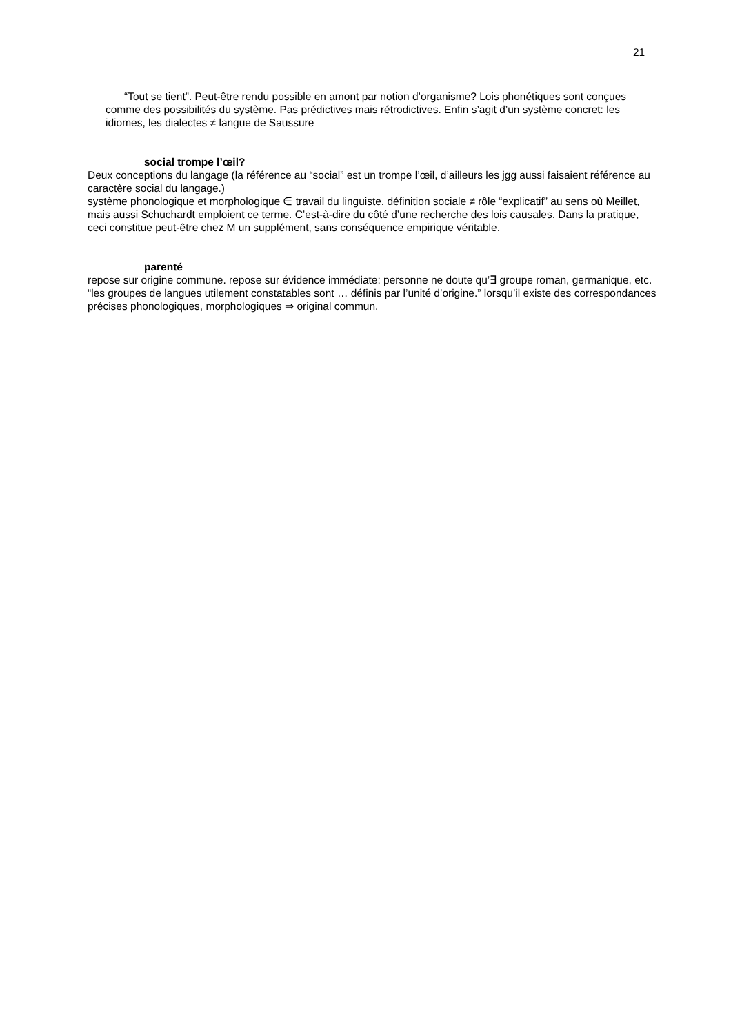21
“Tout se tient”. Peut-être rendu possible en amont par notion d’organisme? Lois phonétiques sont conçues comme des possibilités du système. Pas prédictives mais rétrodictives. Enfin s’agit d’un système concret: les idiomes, les dialectes ≠ langue de Saussure
social trompe l’œil?
Deux conceptions du langage (la référence au “social” est un trompe l’œil, d’ailleurs les jgg aussi faisaient référence au caractère social du langage.)
système phonologique et morphologique ∈ travail du linguiste. définition sociale ≠ rôle “explicatif” au sens où Meillet, mais aussi Schuchardt emploient ce terme. C’est-à-dire du côté d’une recherche des lois causales. Dans la pratique, ceci constitue peut-être chez M un supplément, sans conséquence empirique véritable.
parenté
repose sur origine commune. repose sur évidence immédiate: personne ne doute qu’∃ groupe roman, germanique, etc. “les groupes de langues utilement constatables sont … définis par l’unité d’origine.” lorsqu’il existe des correspondances précises phonologiques, morphologiques ⇒ original commun.